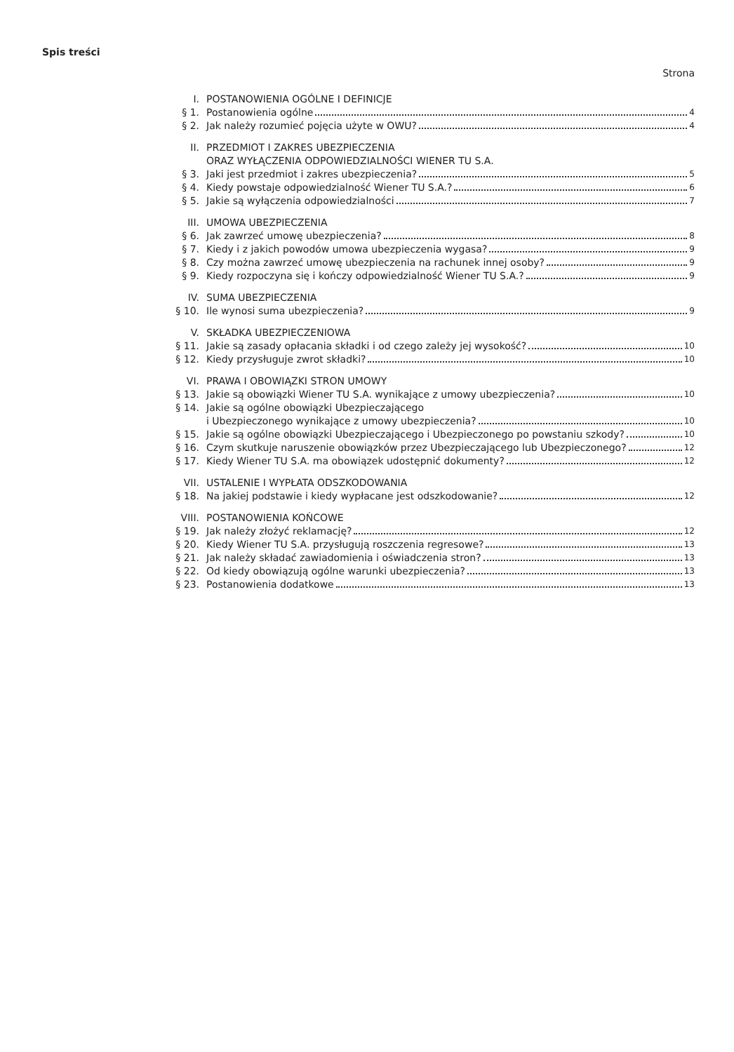Spis treści
Strona
I. POSTANOWIENIA OGÓLNE I DEFINICJE
§ 1. Postanowienia ogólne 4
§ 2. Jak należy rozumieć pojęcia użyte w OWU? 4
II. PRZEDMIOT I ZAKRES UBEZPIECZENIA
ORAZ WYŁĄCZENIA ODPOWIEDZIALNOŚCI WIENER TU S.A.
§ 3. Jaki jest przedmiot i zakres ubezpieczenia? 5
§ 4. Kiedy powstaje odpowiedzialność Wiener TU S.A.? 6
§ 5. Jakie są wyłączenia odpowiedzialności 7
III. UMOWA UBEZPIECZENIA
§ 6. Jak zawrzeć umowę ubezpieczenia? 8
§ 7. Kiedy i z jakich powodów umowa ubezpieczenia wygasa? 9
§ 8. Czy można zawrzeć umowę ubezpieczenia na rachunek innej osoby? 9
§ 9. Kiedy rozpoczyna się i kończy odpowiedzialność Wiener TU S.A.? 9
IV. SUMA UBEZPIECZENIA
§ 10. Ile wynosi suma ubezpieczenia? 9
V. SKŁADKA UBEZPIECZENIOWA
§ 11. Jakie są zasady opłacania składki i od czego zależy jej wysokość? 10
§ 12. Kiedy przysługuje zwrot składki? 10
VI. PRAWA I OBOWIĄZKI STRON UMOWY
§ 13. Jakie są obowiązki Wiener TU S.A. wynikające z umowy ubezpieczenia? 10
§ 14. Jakie są ogólne obowiązki Ubezpieczającego
i Ubezpieczonego wynikające z umowy ubezpieczenia? 10
§ 15. Jakie są ogólne obowiązki Ubezpieczającego i Ubezpieczonego po powstaniu szkody? 10
§ 16. Czym skutkuje naruszenie obowiązków przez Ubezpieczającego lub Ubezpieczonego? 12
§ 17. Kiedy Wiener TU S.A. ma obowiązek udostępnić dokumenty? 12
VII. USTALENIE I WYPŁATA ODSZKODOWANIA
§ 18. Na jakiej podstawie i kiedy wypłacane jest odszkodowanie? 12
VIII. POSTANOWIENIA KOŃCOWE
§ 19. Jak należy złożyć reklamację? 12
§ 20. Kiedy Wiener TU S.A. przysługują roszczenia regresowe? 13
§ 21. Jak należy składać zawiadomienia i oświadczenia stron? 13
§ 22. Od kiedy obowiązują ogólne warunki ubezpieczenia? 13
§ 23. Postanowienia dodatkowe 13